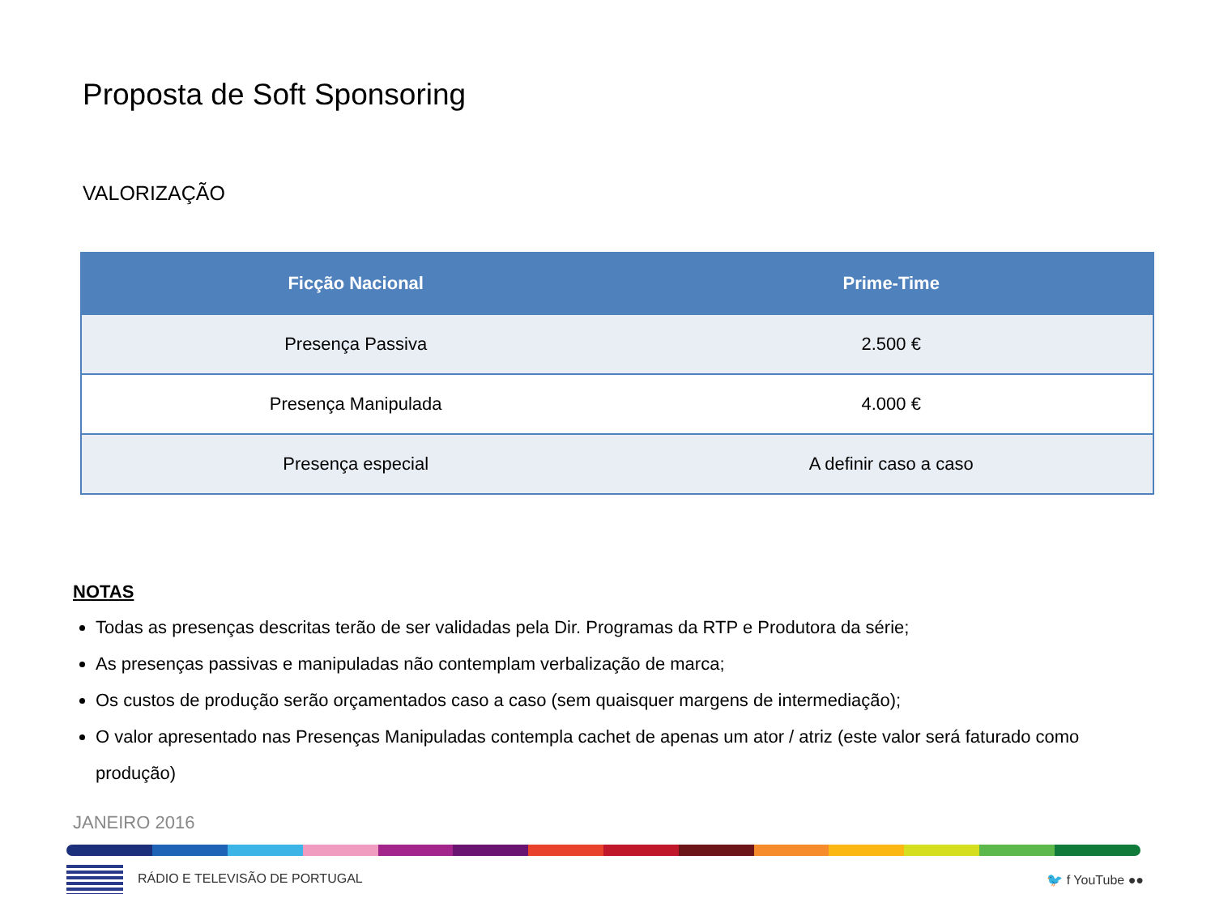Proposta de Soft Sponsoring
VALORIZAÇÃO
| Ficção Nacional | Prime-Time |
| --- | --- |
| Presença Passiva | 2.500 € |
| Presença Manipulada | 4.000 € |
| Presença especial | A definir caso a caso |
NOTAS
Todas as presenças descritas terão de ser validadas pela Dir. Programas da RTP e Produtora da série;
As presenças passivas e manipuladas não contemplam verbalização de marca;
Os custos de produção serão orçamentados caso a caso (sem quaisquer margens de intermediação);
O valor apresentado nas Presenças Manipuladas contempla cachet de apenas um ator / atriz (este valor será faturado como produção)
JANEIRO 2016
RÁDIO E TELEVISÃO DE PORTUGAL 🐦 f YouTube ●●